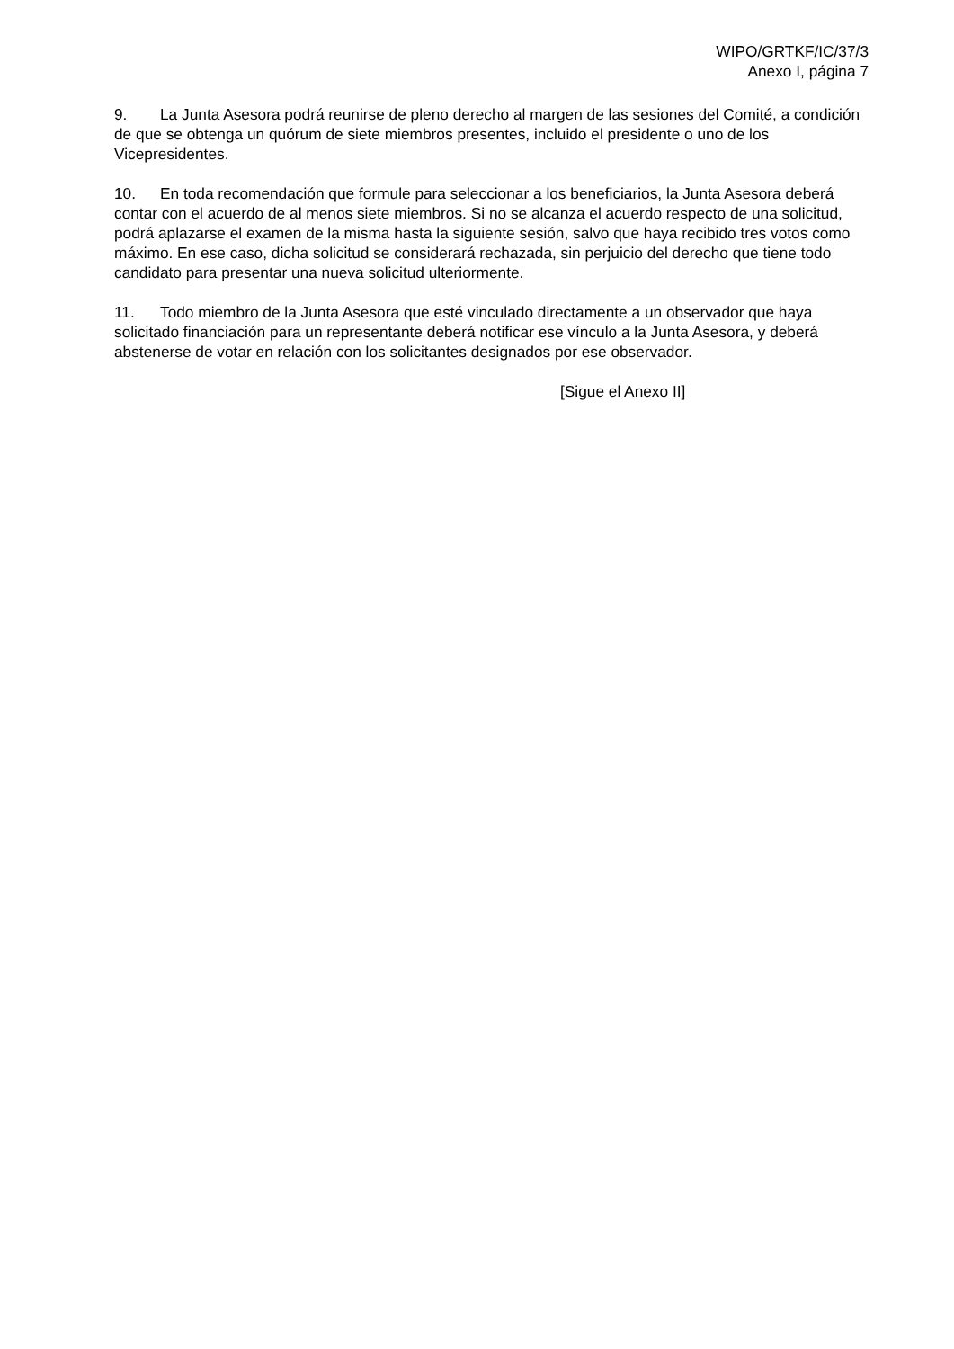WIPO/GRTKF/IC/37/3
Anexo I, página 7
9. La Junta Asesora podrá reunirse de pleno derecho al margen de las sesiones del Comité, a condición de que se obtenga un quórum de siete miembros presentes, incluido el presidente o uno de los Vicepresidentes.
10. En toda recomendación que formule para seleccionar a los beneficiarios, la Junta Asesora deberá contar con el acuerdo de al menos siete miembros. Si no se alcanza el acuerdo respecto de una solicitud, podrá aplazarse el examen de la misma hasta la siguiente sesión, salvo que haya recibido tres votos como máximo. En ese caso, dicha solicitud se considerará rechazada, sin perjuicio del derecho que tiene todo candidato para presentar una nueva solicitud ulteriormente.
11. Todo miembro de la Junta Asesora que esté vinculado directamente a un observador que haya solicitado financiación para un representante deberá notificar ese vínculo a la Junta Asesora, y deberá abstenerse de votar en relación con los solicitantes designados por ese observador.
[Sigue el Anexo II]